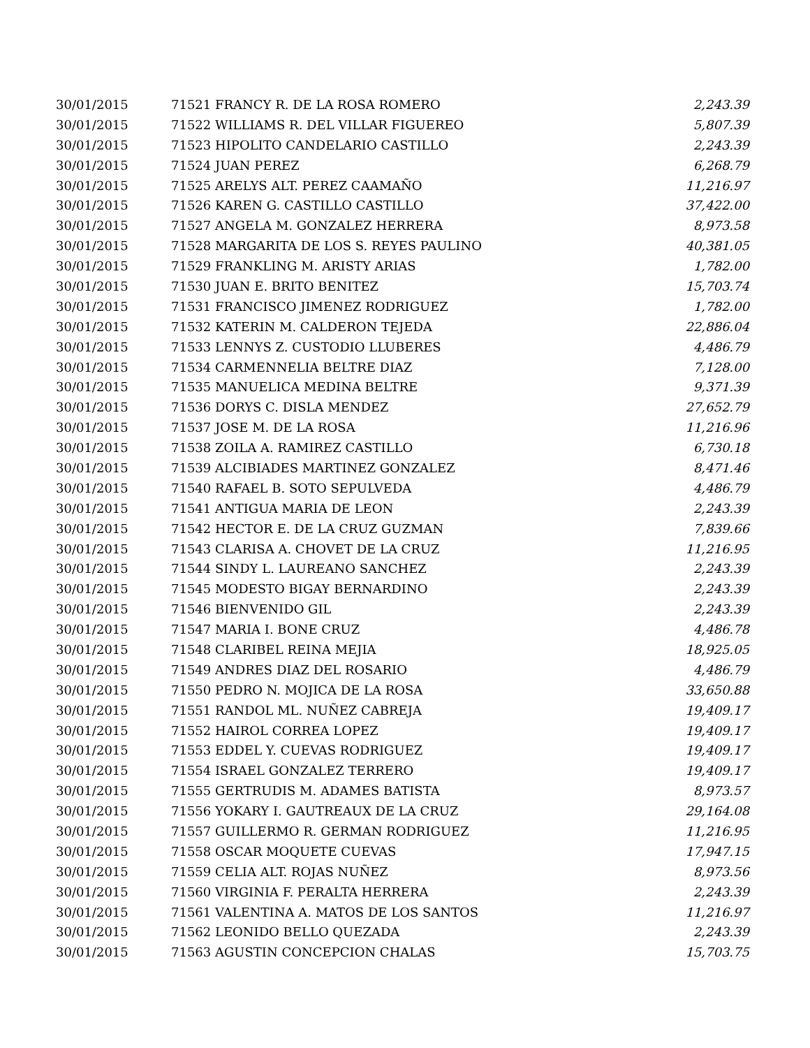| 30/01/2015 | 71521 FRANCY R. DE LA ROSA ROMERO | 2,243.39 |
| 30/01/2015 | 71522 WILLIAMS R. DEL VILLAR FIGUEREO | 5,807.39 |
| 30/01/2015 | 71523 HIPOLITO CANDELARIO CASTILLO | 2,243.39 |
| 30/01/2015 | 71524 JUAN PEREZ | 6,268.79 |
| 30/01/2015 | 71525 ARELYS ALT. PEREZ CAAMAÑO | 11,216.97 |
| 30/01/2015 | 71526 KAREN G. CASTILLO CASTILLO | 37,422.00 |
| 30/01/2015 | 71527 ANGELA M. GONZALEZ HERRERA | 8,973.58 |
| 30/01/2015 | 71528 MARGARITA DE LOS S. REYES PAULINO | 40,381.05 |
| 30/01/2015 | 71529 FRANKLING M. ARISTY ARIAS | 1,782.00 |
| 30/01/2015 | 71530 JUAN E. BRITO BENITEZ | 15,703.74 |
| 30/01/2015 | 71531 FRANCISCO JIMENEZ RODRIGUEZ | 1,782.00 |
| 30/01/2015 | 71532 KATERIN M. CALDERON TEJEDA | 22,886.04 |
| 30/01/2015 | 71533 LENNYS Z. CUSTODIO LLUBERES | 4,486.79 |
| 30/01/2015 | 71534 CARMENNELIA BELTRE DIAZ | 7,128.00 |
| 30/01/2015 | 71535 MANUELICA MEDINA BELTRE | 9,371.39 |
| 30/01/2015 | 71536 DORYS C. DISLA MENDEZ | 27,652.79 |
| 30/01/2015 | 71537 JOSE M. DE LA ROSA | 11,216.96 |
| 30/01/2015 | 71538 ZOILA A. RAMIREZ CASTILLO | 6,730.18 |
| 30/01/2015 | 71539 ALCIBIADES MARTINEZ GONZALEZ | 8,471.46 |
| 30/01/2015 | 71540 RAFAEL B. SOTO SEPULVEDA | 4,486.79 |
| 30/01/2015 | 71541 ANTIGUA MARIA DE LEON | 2,243.39 |
| 30/01/2015 | 71542 HECTOR E. DE LA CRUZ GUZMAN | 7,839.66 |
| 30/01/2015 | 71543 CLARISA A. CHOVET DE LA CRUZ | 11,216.95 |
| 30/01/2015 | 71544 SINDY L. LAUREANO SANCHEZ | 2,243.39 |
| 30/01/2015 | 71545 MODESTO BIGAY BERNARDINO | 2,243.39 |
| 30/01/2015 | 71546 BIENVENIDO GIL | 2,243.39 |
| 30/01/2015 | 71547 MARIA I. BONE CRUZ | 4,486.78 |
| 30/01/2015 | 71548 CLARIBEL REINA MEJIA | 18,925.05 |
| 30/01/2015 | 71549 ANDRES DIAZ DEL ROSARIO | 4,486.79 |
| 30/01/2015 | 71550 PEDRO N. MOJICA DE LA ROSA | 33,650.88 |
| 30/01/2015 | 71551 RANDOL ML. NUÑEZ CABREJA | 19,409.17 |
| 30/01/2015 | 71552 HAIROL CORREA LOPEZ | 19,409.17 |
| 30/01/2015 | 71553 EDDEL Y. CUEVAS RODRIGUEZ | 19,409.17 |
| 30/01/2015 | 71554 ISRAEL GONZALEZ TERRERO | 19,409.17 |
| 30/01/2015 | 71555 GERTRUDIS M. ADAMES BATISTA | 8,973.57 |
| 30/01/2015 | 71556 YOKARY I. GAUTREAUX DE LA CRUZ | 29,164.08 |
| 30/01/2015 | 71557 GUILLERMO R. GERMAN RODRIGUEZ | 11,216.95 |
| 30/01/2015 | 71558 OSCAR MOQUETE CUEVAS | 17,947.15 |
| 30/01/2015 | 71559 CELIA ALT. ROJAS NUÑEZ | 8,973.56 |
| 30/01/2015 | 71560 VIRGINIA F. PERALTA HERRERA | 2,243.39 |
| 30/01/2015 | 71561 VALENTINA A. MATOS DE LOS SANTOS | 11,216.97 |
| 30/01/2015 | 71562 LEONIDO BELLO QUEZADA | 2,243.39 |
| 30/01/2015 | 71563 AGUSTIN CONCEPCION CHALAS | 15,703.75 |